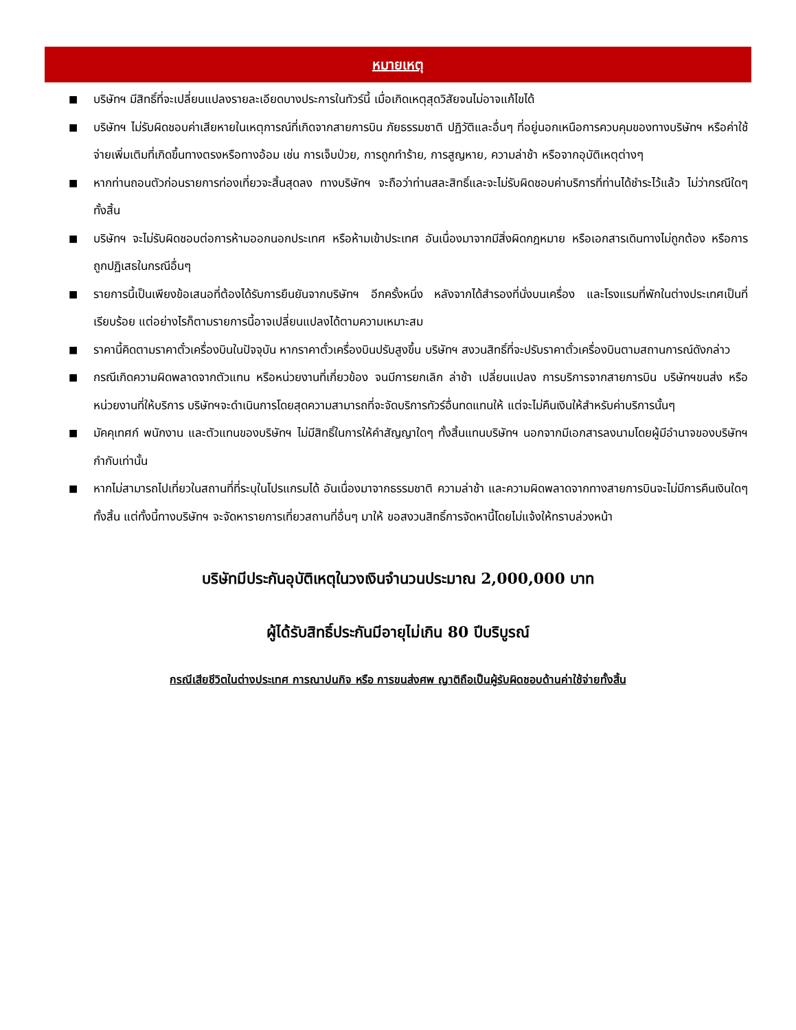หมายเหตุ
■ บริษัทฯ มีสิทธิ์ที่จะเปลี่ยนแปลงรายละเอียดบางประการในทัวร์นี้ เมื่อเกิดเหตุสุดวิสัยจนไม่อาจแก้ไขได้
■ บริษัทฯ ไม่รับผิดชอบค่าเสียหายในเหตุการณ์ที่เกิดจากสายการบิน ภัยธรรมชาติ ปฏิวัติและอื่นๆ ที่อยู่นอกเหนือการควบคุมของทางบริษัทฯ หรือค่าใช้จ่ายเพิ่มเติมที่เกิดขึ้นทางตรงหรือทางอ้อม เช่น การเจ็บป่วย, การถูกทำร้าย, การสูญหาย, ความล่าช้า หรือจากอุบัติเหตุต่างๆ
■ หากท่านถอนตัวก่อนรายการท่องเที่ยวจะสิ้นสุดลง ทางบริษัทฯ จะถือว่าท่านสละสิทธิ์และจะไม่รับผิดชอบค่าบริการที่ท่านได้ชำระไว้แล้ว ไม่ว่ากรณีใดๆ ทั้งสิ้น
■ บริษัทฯ จะไม่รับผิดชอบต่อการห้ามออกนอกประเทศ หรือห้ามเข้าประเทศ อันเนื่องมาจากมีสิ่งผิดกฎหมาย หรือเอกสารเดินทางไม่ถูกต้อง หรือการถูกปฏิเสธในกรณีอื่นๆ
■ รายการนี้เป็นเพียงข้อเสนอที่ต้องได้รับการยืนยันจากบริษัทฯ อีกครั้งหนึ่ง หลังจากได้สำรองที่นั่งบนเครื่อง และโรงแรมที่พักในต่างประเทศเป็นที่เรียบร้อย แต่อย่างไรก็ตามรายการนี้อาจเปลี่ยนแปลงได้ตามความเหมาะสม
■ ราคานี้คิดตามราคาตั๋วเครื่องบินในปัจจุบัน หากราคาตั๋วเครื่องบินปรับสูงขึ้น บริษัทฯ สงวนสิทธิ์ที่จะปรับราคาตั๋วเครื่องบินตามสถานการณ์ดังกล่าว
■ กรณีเกิดความผิดพลาดจากตัวแทน หรือหน่วยงานที่เกี่ยวข้อง จนมีการยกเลิก ล่าช้า เปลี่ยนแปลง การบริการจากสายการบิน บริษัทฯขนส่ง หรือหน่วยงานที่ให้บริการ บริษัทฯจะดำเนินการโดยสุดความสามารถที่จะจัดบริการทัวร์อื่นทดแทนให้ แต่จะไม่คืนเงินให้สำหรับค่าบริการนั้นๆ
■ มัคคุเทศก์ พนักงาน และตัวแทนของบริษัทฯ ไม่มีสิทธิ์ในการให้คำสัญญาใดๆ ทั้งสิ้นแทนบริษัทฯ นอกจากมีเอกสารลงนามโดยผู้มีอำนาจของบริษัทฯ กำกับเท่านั้น
■ หากไม่สามารถไปเที่ยวในสถานที่ที่ระบุในโปรแกรมได้ อันเนื่องมาจากธรรมชาติ ความล่าช้า และความผิดพลาดจากทางสายการบินจะไม่มีการคืนเงินใดๆ ทั้งสิ้น แต่ทั้งนี้ทางบริษัทฯ จะจัดหารายการเที่ยวสถานที่อื่นๆ มาให้ ขอสงวนสิทธิ์การจัดหานี้โดยไม่แจ้งให้ทราบล่วงหน้า
บริษัทมีประกันอุบัติเหตุในวงเงินจำนวนประมาณ 2,000,000 บาท
ผู้ได้รับสิทธิ์ประกันมีอายุไม่เกิน 80 ปีบริบูรณ์
กรณีเสียชีวิตในต่างประเทศ การณาปนกิจ หรือ การขนส่งศพ ญาติถือเป็นผู้รับผิดชอบด้านค่าใช้จ่ายทั้งสิ้น